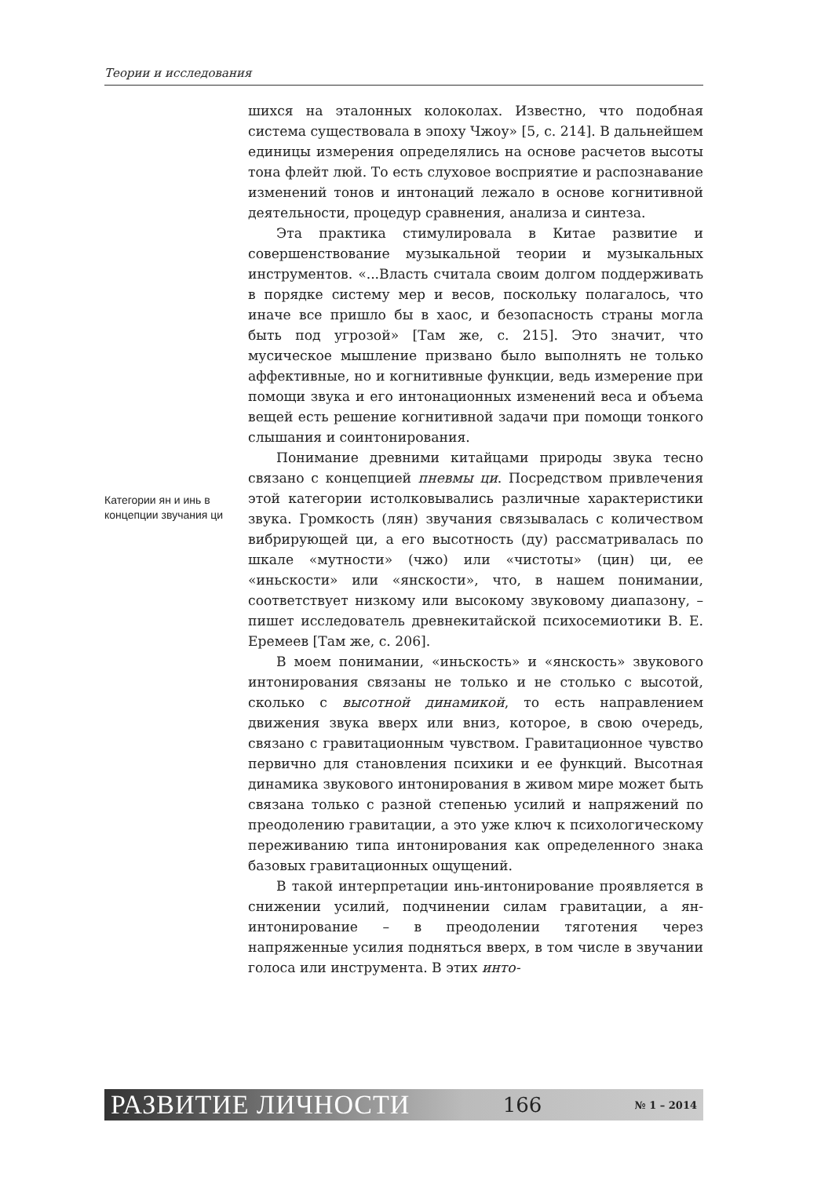Теории и исследования
Категории ян и инь в концепции звучания ци
шихся на эталонных колоколах. Известно, что подобная система существовала в эпоху Чжоу» [5, с. 214]. В дальнейшем единицы измерения определялись на основе расчетов высоты тона флейт люй. То есть слуховое восприятие и распознавание изменений тонов и интонаций лежало в основе когнитивной деятельности, процедур сравнения, анализа и синтеза.
Эта практика стимулировала в Китае развитие и совершенствование музыкальной теории и музыкальных инструментов. «...Власть считала своим долгом поддерживать в порядке систему мер и весов, поскольку полагалось, что иначе все пришло бы в хаос, и безопасность страны могла быть под угрозой» [Там же, с. 215]. Это значит, что мусическое мышление призвано было выполнять не только аффективные, но и когнитивные функции, ведь измерение при помощи звука и его интонационных изменений веса и объема вещей есть решение когнитивной задачи при помощи тонкого слышания и соинтонирования.
Понимание древними китайцами природы звука тесно связано с концепцией пневмы ци. Посредством привлечения этой категории истолковывались различные характеристики звука. Громкость (лян) звучания связывалась с количеством вибрирующей ци, а его высотность (ду) рассматривалась по шкале «мутности» (чжо) или «чистоты» (цин) ци, ее «иньскости» или «янскости», что, в нашем понимании, соответствует низкому или высокому звуковому диапазону, – пишет исследователь древнекитайской психосемиотики В. Е. Еремеев [Там же, с. 206].
В моем понимании, «иньскость» и «янскость» звукового интонирования связаны не только и не столько с высотой, сколько с высотной динамикой, то есть направлением движения звука вверх или вниз, которое, в свою очередь, связано с гравитационным чувством. Гравитационное чувство первично для становления психики и ее функций. Высотная динамика звукового интонирования в живом мире может быть связана только с разной степенью усилий и напряжений по преодолению гравитации, а это уже ключ к психологическому переживанию типа интонирования как определенного знака базовых гравитационных ощущений.
В такой интерпретации инь-интонирование проявляется в снижении усилий, подчинении силам гравитации, а ян-интонирование – в преодолении тяготения через напряженные усилия подняться вверх, в том числе в звучании голоса или инструмента. В этих инто-
РАЗВИТИЕ ЛИЧНОСТИ 166 № 1 – 2014